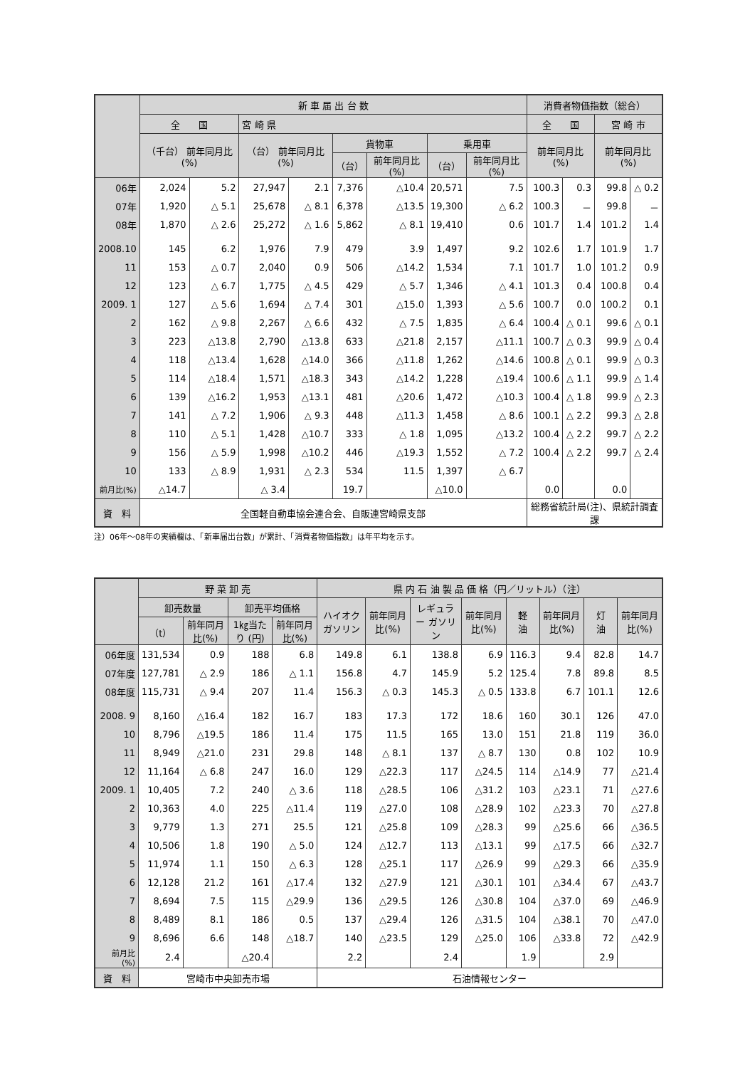| | 新 車 届 出 台 数 | | | | | | | | 消費者物価指数（総合） | | | |
| --- | --- | --- | --- | --- | --- | --- | --- | --- | --- | --- | --- | --- |
| | 全 国 | | 宮 崎 県 | | | | | | 全 国 | | 宮 崎 市 | |
| | （千台） 前年同月比(%) | | （台） 前年同月比(%) | | 貨物車 | | 乗用車 | | 前年同月比(%) | | 前年同月比(%) | |
| | | | | | （台） | 前年同月比(%) | （台） | 前年同月比(%) | | | | |
| 06年 | 2,024 | 5.2 | 27,947 | 2.1 | 7,376 | △10.4 | 20,571 | 7.5 | 100.3 | 0.3 | 99.8 | △ 0.2 |
| 07年 | 1,920 | △ 5.1 | 25,678 | △ 8.1 | 6,378 | △13.5 | 19,300 | △ 6.2 | 100.3 | － | 99.8 | － |
| 08年 | 1,870 | △ 2.6 | 25,272 | △ 1.6 | 5,862 | △ 8.1 | 19,410 | 0.6 | 101.7 | 1.4 | 101.2 | 1.4 |
| 2008.10 | 145 | 6.2 | 1,976 | 7.9 | 479 | 3.9 | 1,497 | 9.2 | 102.6 | 1.7 | 101.9 | 1.7 |
| 11 | 153 | △ 0.7 | 2,040 | 0.9 | 506 | △14.2 | 1,534 | 7.1 | 101.7 | 1.0 | 101.2 | 0.9 |
| 12 | 123 | △ 6.7 | 1,775 | △ 4.5 | 429 | △ 5.7 | 1,346 | △ 4.1 | 101.3 | 0.4 | 100.8 | 0.4 |
| 2009. 1 | 127 | △ 5.6 | 1,694 | △ 7.4 | 301 | △15.0 | 1,393 | △ 5.6 | 100.7 | 0.0 | 100.2 | 0.1 |
| 2 | 162 | △ 9.8 | 2,267 | △ 6.6 | 432 | △ 7.5 | 1,835 | △ 6.4 | 100.4 | △ 0.1 | 99.6 | △ 0.1 |
| 3 | 223 | △13.8 | 2,790 | △13.8 | 633 | △21.8 | 2,157 | △11.1 | 100.7 | △ 0.3 | 99.9 | △ 0.4 |
| 4 | 118 | △13.4 | 1,628 | △14.0 | 366 | △11.8 | 1,262 | △14.6 | 100.8 | △ 0.1 | 99.9 | △ 0.3 |
| 5 | 114 | △18.4 | 1,571 | △18.3 | 343 | △14.2 | 1,228 | △19.4 | 100.6 | △ 1.1 | 99.9 | △ 1.4 |
| 6 | 139 | △16.2 | 1,953 | △13.1 | 481 | △20.6 | 1,472 | △10.3 | 100.4 | △ 1.8 | 99.9 | △ 2.3 |
| 7 | 141 | △ 7.2 | 1,906 | △ 9.3 | 448 | △11.3 | 1,458 | △ 8.6 | 100.1 | △ 2.2 | 99.3 | △ 2.8 |
| 8 | 110 | △ 5.1 | 1,428 | △10.7 | 333 | △ 1.8 | 1,095 | △13.2 | 100.4 | △ 2.2 | 99.7 | △ 2.2 |
| 9 | 156 | △ 5.9 | 1,998 | △10.2 | 446 | △19.3 | 1,552 | △ 7.2 | 100.4 | △ 2.2 | 99.7 | △ 2.4 |
| 10 | 133 | △ 8.9 | 1,931 | △ 2.3 | 534 | 11.5 | 1,397 | △ 6.7 | | | | |
| 前月比(%) | △14.7 | | △ 3.4 | | 19.7 | | △10.0 | | 0.0 | | 0.0 | |
| 資 料 | 全国軽自動車協会連合会、自販連宮崎県支部 | | | | | | | | 総務省統計局(注)、県統計調査課 | | | |
注）06年～08年の実績欄は、「新車届出台数」が累計、「消費者物価指数」は年平均を示す。
| | 野 菜 卸 売 | | | | 県 内 石 油 製 品 価 格（円／リットル）（注） | | | | | | | |
| --- | --- | --- | --- | --- | --- | --- | --- | --- | --- | --- | --- | --- |
| | 卸売数量 | | 卸売平均価格 | | ハイオク ガソリン | 前年同月比(%) | レギュラー ガソリン | 前年同月比(%) | 軽 油 | 前年同月比(%) | 灯 油 | 前年同月比(%) |
| | （t） | 前年同月比(%) | 1㎏当たり (円) | 前年同月比(%) | | | | | | | | |
| 06年度 | 131,534 | 0.9 | 188 | 6.8 | 149.8 | 6.1 | 138.8 | 6.9 | 116.3 | 9.4 | 82.8 | 14.7 |
| 07年度 | 127,781 | △ 2.9 | 186 | △ 1.1 | 156.8 | 4.7 | 145.9 | 5.2 | 125.4 | 7.8 | 89.8 | 8.5 |
| 08年度 | 115,731 | △ 9.4 | 207 | 11.4 | 156.3 | △ 0.3 | 145.3 | △ 0.5 | 133.8 | 6.7 | 101.1 | 12.6 |
| 2008. 9 | 8,160 | △16.4 | 182 | 16.7 | 183 | 17.3 | 172 | 18.6 | 160 | 30.1 | 126 | 47.0 |
| 10 | 8,796 | △19.5 | 186 | 11.4 | 175 | 11.5 | 165 | 13.0 | 151 | 21.8 | 119 | 36.0 |
| 11 | 8,949 | △21.0 | 231 | 29.8 | 148 | △ 8.1 | 137 | △ 8.7 | 130 | 0.8 | 102 | 10.9 |
| 12 | 11,164 | △ 6.8 | 247 | 16.0 | 129 | △22.3 | 117 | △24.5 | 114 | △14.9 | 77 | △21.4 |
| 2009. 1 | 10,405 | 7.2 | 240 | △ 3.6 | 118 | △28.5 | 106 | △31.2 | 103 | △23.1 | 71 | △27.6 |
| 2 | 10,363 | 4.0 | 225 | △11.4 | 119 | △27.0 | 108 | △28.9 | 102 | △23.3 | 70 | △27.8 |
| 3 | 9,779 | 1.3 | 271 | 25.5 | 121 | △25.8 | 109 | △28.3 | 99 | △25.6 | 66 | △36.5 |
| 4 | 10,506 | 1.8 | 190 | △ 5.0 | 124 | △12.7 | 113 | △13.1 | 99 | △17.5 | 66 | △32.7 |
| 5 | 11,974 | 1.1 | 150 | △ 6.3 | 128 | △25.1 | 117 | △26.9 | 99 | △29.3 | 66 | △35.9 |
| 6 | 12,128 | 21.2 | 161 | △17.4 | 132 | △27.9 | 121 | △30.1 | 101 | △34.4 | 67 | △43.7 |
| 7 | 8,694 | 7.5 | 115 | △29.9 | 136 | △29.5 | 126 | △30.8 | 104 | △37.0 | 69 | △46.9 |
| 8 | 8,489 | 8.1 | 186 | 0.5 | 137 | △29.4 | 126 | △31.5 | 104 | △38.1 | 70 | △47.0 |
| 9 | 8,696 | 6.6 | 148 | △18.7 | 140 | △23.5 | 129 | △25.0 | 106 | △33.8 | 72 | △42.9 |
| 前月比(%) | 2.4 | | △20.4 | | 2.2 | | 2.4 | | 1.9 | | 2.9 | |
| 資 料 | 宮崎市中央卸売市場 | | | | 石油情報センター | | | | | | | |